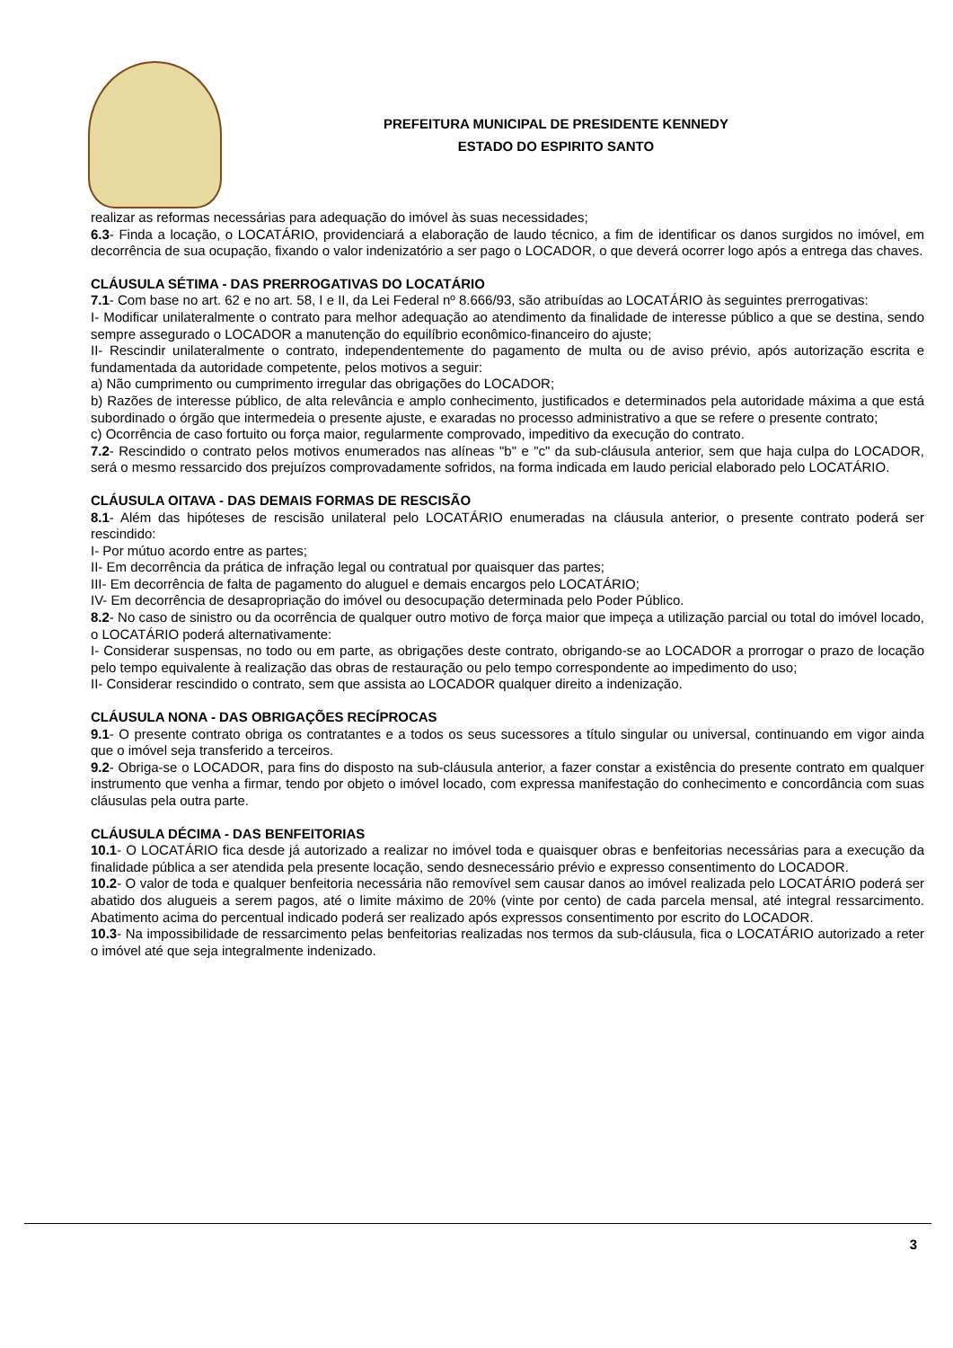PREFEITURA MUNICIPAL DE PRESIDENTE KENNEDY
ESTADO DO ESPIRITO SANTO
realizar as reformas necessárias para adequação do imóvel às suas necessidades;
6.3- Finda a locação, o LOCATÁRIO, providenciará a elaboração de laudo técnico, a fim de identificar os danos surgidos no imóvel, em decorrência de sua ocupação, fixando o valor indenizatório a ser pago o LOCADOR, o que deverá ocorrer logo após a entrega das chaves.
CLÁUSULA SÉTIMA - DAS PRERROGATIVAS DO LOCATÁRIO
7.1- Com base no art. 62 e no art. 58, I e II, da Lei Federal nº 8.666/93, são atribuídas ao LOCATÁRIO às seguintes prerrogativas:
I- Modificar unilateralmente o contrato para melhor adequação ao atendimento da finalidade de interesse público a que se destina, sendo sempre assegurado o LOCADOR a manutenção do equilíbrio econômico-financeiro do ajuste;
II- Rescindir unilateralmente o contrato, independentemente do pagamento de multa ou de aviso prévio, após autorização escrita e fundamentada da autoridade competente, pelos motivos a seguir:
a) Não cumprimento ou cumprimento irregular das obrigações do LOCADOR;
b) Razões de interesse público, de alta relevância e amplo conhecimento, justificados e determinados pela autoridade máxima a que está subordinado o órgão que intermedeia o presente ajuste, e exaradas no processo administrativo a que se refere o presente contrato;
c) Ocorrência de caso fortuito ou força maior, regularmente comprovado, impeditivo da execução do contrato.
7.2- Rescindido o contrato pelos motivos enumerados nas alíneas "b" e "c" da sub-cláusula anterior, sem que haja culpa do LOCADOR, será o mesmo ressarcido dos prejuízos comprovadamente sofridos, na forma indicada em laudo pericial elaborado pelo LOCATÁRIO.
CLÁUSULA OITAVA - DAS DEMAIS FORMAS DE RESCISÃO
8.1- Além das hipóteses de rescisão unilateral pelo LOCATÁRIO enumeradas na cláusula anterior, o presente contrato poderá ser rescindido:
I- Por mútuo acordo entre as partes;
II- Em decorrência da prática de infração legal ou contratual por quaisquer das partes;
III- Em decorrência de falta de pagamento do aluguel e demais encargos pelo LOCATÁRIO;
IV- Em decorrência de desapropriação do imóvel ou desocupação determinada pelo Poder Público.
8.2- No caso de sinistro ou da ocorrência de qualquer outro motivo de força maior que impeça a utilização parcial ou total do imóvel locado, o LOCATÁRIO poderá alternativamente:
I- Considerar suspensas, no todo ou em parte, as obrigações deste contrato, obrigando-se ao LOCADOR a prorrogar o prazo de locação pelo tempo equivalente à realização das obras de restauração ou pelo tempo correspondente ao impedimento do uso;
II- Considerar rescindido o contrato, sem que assista ao LOCADOR qualquer direito a indenização.
CLÁUSULA NONA - DAS OBRIGAÇÕES RECÍPROCAS
9.1- O presente contrato obriga os contratantes e a todos os seus sucessores a título singular ou universal, continuando em vigor ainda que o imóvel seja transferido a terceiros.
9.2- Obriga-se o LOCADOR, para fins do disposto na sub-cláusula anterior, a fazer constar a existência do presente contrato em qualquer instrumento que venha a firmar, tendo por objeto o imóvel locado, com expressa manifestação do conhecimento e concordância com suas cláusulas pela outra parte.
CLÁUSULA DÉCIMA - DAS BENFEITORIAS
10.1- O LOCATÁRIO fica desde já autorizado a realizar no imóvel toda e quaisquer obras e benfeitorias necessárias para a execução da finalidade pública a ser atendida pela presente locação, sendo desnecessário prévio e expresso consentimento do LOCADOR.
10.2- O valor de toda e qualquer benfeitoria necessária não removível sem causar danos ao imóvel realizada pelo LOCATÁRIO poderá ser abatido dos alugueis a serem pagos, até o limite máximo de 20% (vinte por cento) de cada parcela mensal, até integral ressarcimento. Abatimento acima do percentual indicado poderá ser realizado após expressos consentimento por escrito do LOCADOR.
10.3- Na impossibilidade de ressarcimento pelas benfeitorias realizadas nos termos da sub-cláusula, fica o LOCATÁRIO autorizado a reter o imóvel até que seja integralmente indenizado.
3